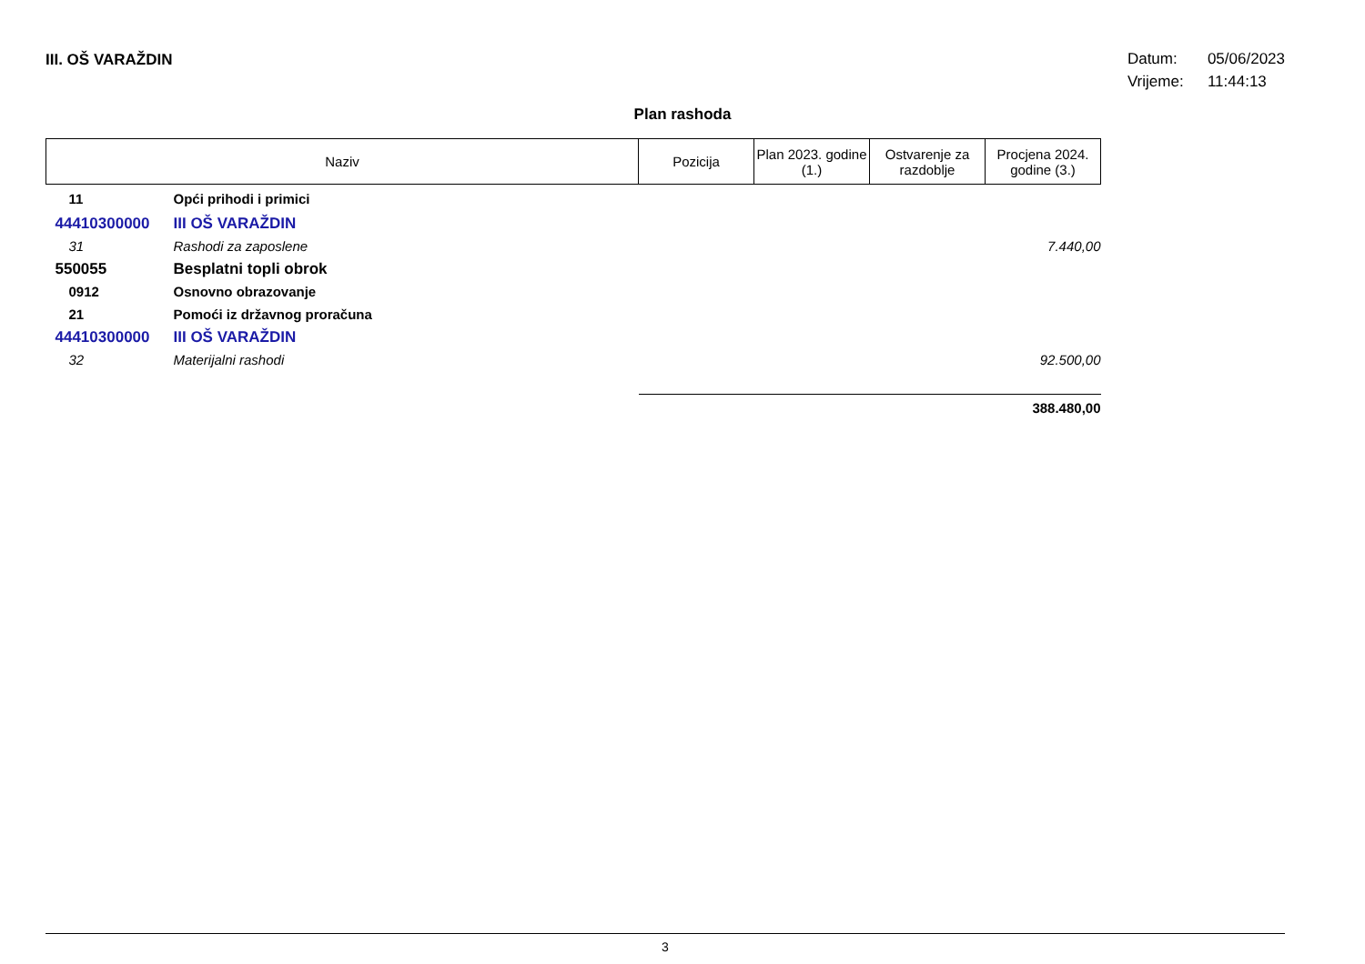III. OŠ VARAŽDIN
Datum: 05/06/2023
Vrijeme: 11:44:13
Plan rashoda
| Naziv | | Pozicija | Plan 2023. godine (1.) | Ostvarenje za razdoblje | Procjena 2024. godine (3.) |
| --- | --- | --- | --- | --- | --- |
| 11 | Opći prihodi i primici | | | | |
| 44410300000 | III OŠ VARAŽDIN | | | | |
| 31 | Rashodi za zaposlene | | | | 7.440,00 |
| 550055 | Besplatni topli obrok | | | | |
| 0912 | Osnovno obrazovanje | | | | |
| 21 | Pomoći iz državnog proračuna | | | | |
| 44410300000 | III OŠ VARAŽDIN | | | | |
| 32 | Materijalni rashodi | | | | 92.500,00 |
| | | | | | 388.480,00 |
3